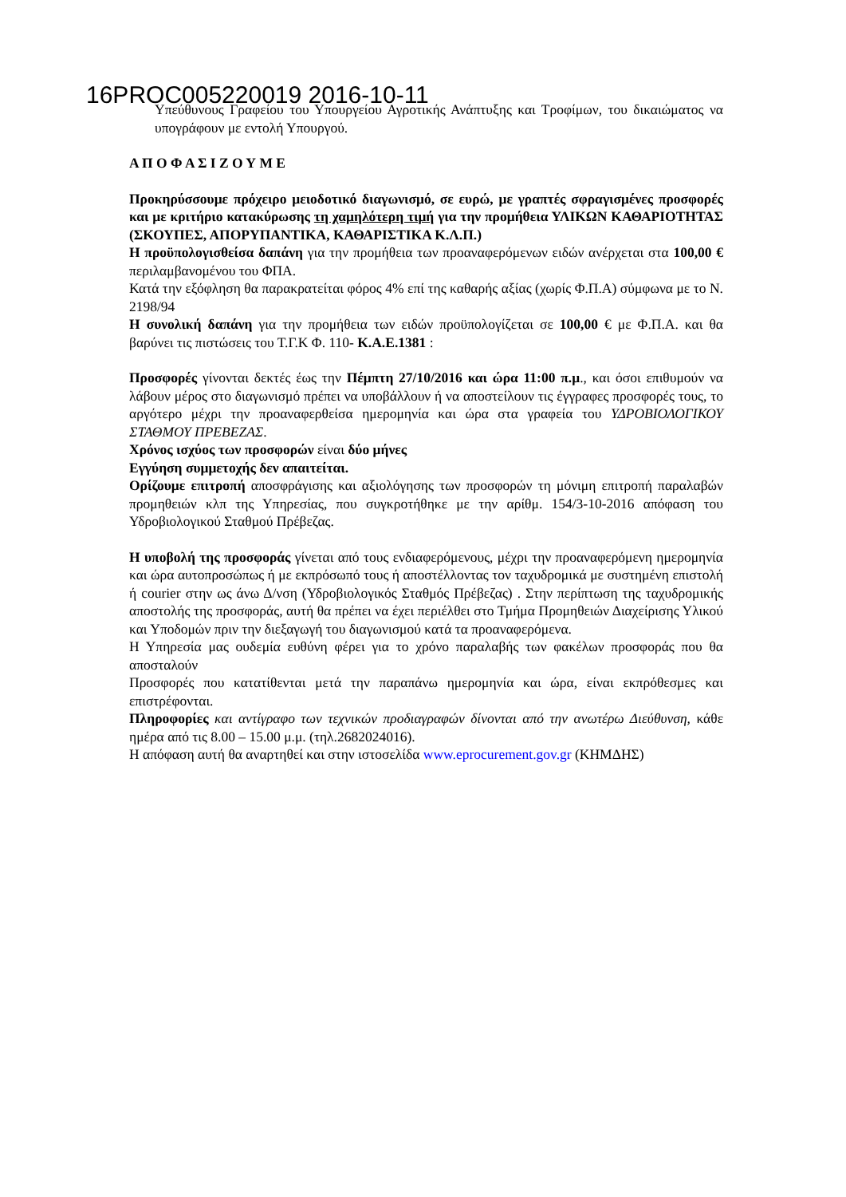16PROC005220019 2016-10-11
Υπεύθυνους Γραφείου του Υπουργείου Αγροτικής Ανάπτυξης και Τροφίμων, του δικαιώματος να υπογράφουν με εντολή Υπουργού.
Α Π Ο Φ Α Σ Ι Ζ Ο Υ Μ Ε
Προκηρύσσουμε πρόχειρο μειοδοτικό διαγωνισμό, σε ευρώ, με γραπτές σφραγισμένες προσφορές και με κριτήριο κατακύρωσης τη χαμηλότερη τιμή για την προμήθεια ΥΛΙΚΩΝ ΚΑΘΑΡΙΟΤΗΤΑΣ (ΣΚΟΥΠΕΣ, ΑΠΟΡΥΠΑΝΤΙΚΑ, ΚΑΘΑΡΙΣΤΙΚΑ Κ.Λ.Π.)
Η προϋπολογισθείσα δαπάνη για την προμήθεια των προαναφερόμενων ειδών ανέρχεται στα 100,00 € περιλαμβανομένου του ΦΠΑ.
Κατά την εξόφληση θα παρακρατείται φόρος 4% επί της καθαρής αξίας (χωρίς Φ.Π.Α) σύμφωνα με το Ν. 2198/94
Η συνολική δαπάνη για την προμήθεια των ειδών προϋπολογίζεται σε 100,00 € με Φ.Π.Α. και θα βαρύνει τις πιστώσεις του Τ.Γ.Κ Φ. 110- Κ.Α.Ε.1381 :
Προσφορές γίνονται δεκτές έως την Πέμπτη 27/10/2016 και ώρα 11:00 π.μ., και όσοι επιθυμούν να λάβουν μέρος στο διαγωνισμό πρέπει να υποβάλλουν ή να αποστείλουν τις έγγραφες προσφορές τους, το αργότερο μέχρι την προαναφερθείσα ημερομηνία και ώρα στα γραφεία του ΥΔΡΟΒΙΟΛΟΓΙΚΟΥ ΣΤΑΘΜΟΥ ΠΡΕΒΕΖΑΣ.
Χρόνος ισχύος των προσφορών είναι δύο μήνες
Εγγύηση συμμετοχής δεν απαιτείται.
Ορίζουμε επιτροπή αποσφράγισης και αξιολόγησης των προσφορών τη μόνιμη επιτροπή παραλαβών προμηθειών κλπ της Υπηρεσίας, που συγκροτήθηκε με την αρίθμ. 154/3-10-2016 απόφαση του Υδροβιολογικού Σταθμού Πρέβεζας.
Η υποβολή της προσφοράς γίνεται από τους ενδιαφερόμενους, μέχρι την προαναφερόμενη ημερομηνία και ώρα αυτοπροσώπως ή με εκπρόσωπό τους ή αποστέλλοντας τον ταχυδρομικά με συστημένη επιστολή ή courier στην ως άνω Δ/νση (Υδροβιολογικός Σταθμός Πρέβεζας) . Στην περίπτωση της ταχυδρομικής αποστολής της προσφοράς, αυτή θα πρέπει να έχει περιέλθει στο Τμήμα Προμηθειών Διαχείρισης Υλικού και Υποδομών πριν την διεξαγωγή του διαγωνισμού κατά τα προαναφερόμενα.
Η Υπηρεσία μας ουδεμία ευθύνη φέρει για το χρόνο παραλαβής των φακέλων προσφοράς που θα αποσταλούν
Προσφορές που κατατίθενται μετά την παραπάνω ημερομηνία και ώρα, είναι εκπρόθεσμες και επιστρέφονται.
Πληροφορίες και αντίγραφο των τεχνικών προδιαγραφών δίνονται από την ανωτέρω Διεύθυνση, κάθε ημέρα από τις 8.00 – 15.00 μ.μ. (τηλ.2682024016).
Η απόφαση αυτή θα αναρτηθεί και στην ιστοσελίδα www.eprocurement.gov.gr (ΚΗΜΔΗΣ)